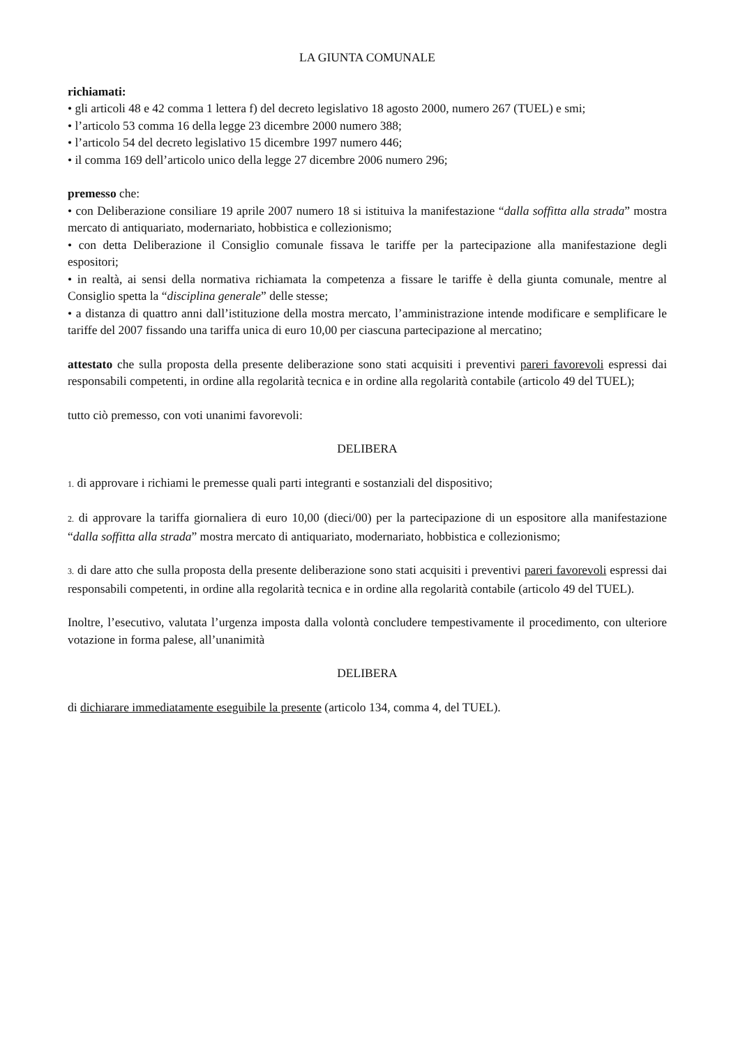LA GIUNTA COMUNALE
richiamati:
• gli articoli 48 e 42 comma 1 lettera f) del decreto legislativo 18 agosto 2000, numero 267 (TUEL) e smi;
• l’articolo 53 comma 16 della legge 23 dicembre 2000 numero 388;
• l’articolo 54 del decreto legislativo 15 dicembre 1997 numero 446;
• il comma 169 dell’articolo unico della legge 27 dicembre 2006 numero 296;
premesso che:
• con Deliberazione consiliare 19 aprile 2007 numero 18 si istituiva la manifestazione “dalla soffitta alla strada” mostra mercato di antiquariato, modernariato, hobbistica e collezionismo;
• con detta Deliberazione il Consiglio comunale fissava le tariffe per la partecipazione alla manifestazione degli espositori;
• in realtà, ai sensi della normativa richiamata la competenza a fissare le tariffe è della giunta comunale, mentre al Consiglio spetta la “disciplina generale” delle stesse;
• a distanza di quattro anni dall’istituzione della mostra mercato, l’amministrazione intende modificare e semplificare le tariffe del 2007 fissando una tariffa unica di euro 10,00 per ciascuna partecipazione al mercatino;
attestato che sulla proposta della presente deliberazione sono stati acquisiti i preventivi pareri favorevoli espressi dai responsabili competenti, in ordine alla regolarità tecnica e in ordine alla regolarità contabile (articolo 49 del TUEL);
tutto ciò premesso, con voti unanimi favorevoli:
DELIBERA
1. di approvare i richiami le premesse quali parti integranti e sostanziali del dispositivo;
2. di approvare la tariffa giornaliera di euro 10,00 (dieci/00) per la partecipazione di un espositore alla manifestazione “dalla soffitta alla strada” mostra mercato di antiquariato, modernariato, hobbistica e collezionismo;
3. di dare atto che sulla proposta della presente deliberazione sono stati acquisiti i preventivi pareri favorevoli espressi dai responsabili competenti, in ordine alla regolarità tecnica e in ordine alla regolarità contabile (articolo 49 del TUEL).
Inoltre, l’esecutivo, valutata l’urgenza imposta dalla volontà concludere tempestivamente il procedimento, con ulteriore votazione in forma palese, all’unanimità
DELIBERA
di dichiarare immediatamente eseguibile la presente (articolo 134, comma 4, del TUEL).